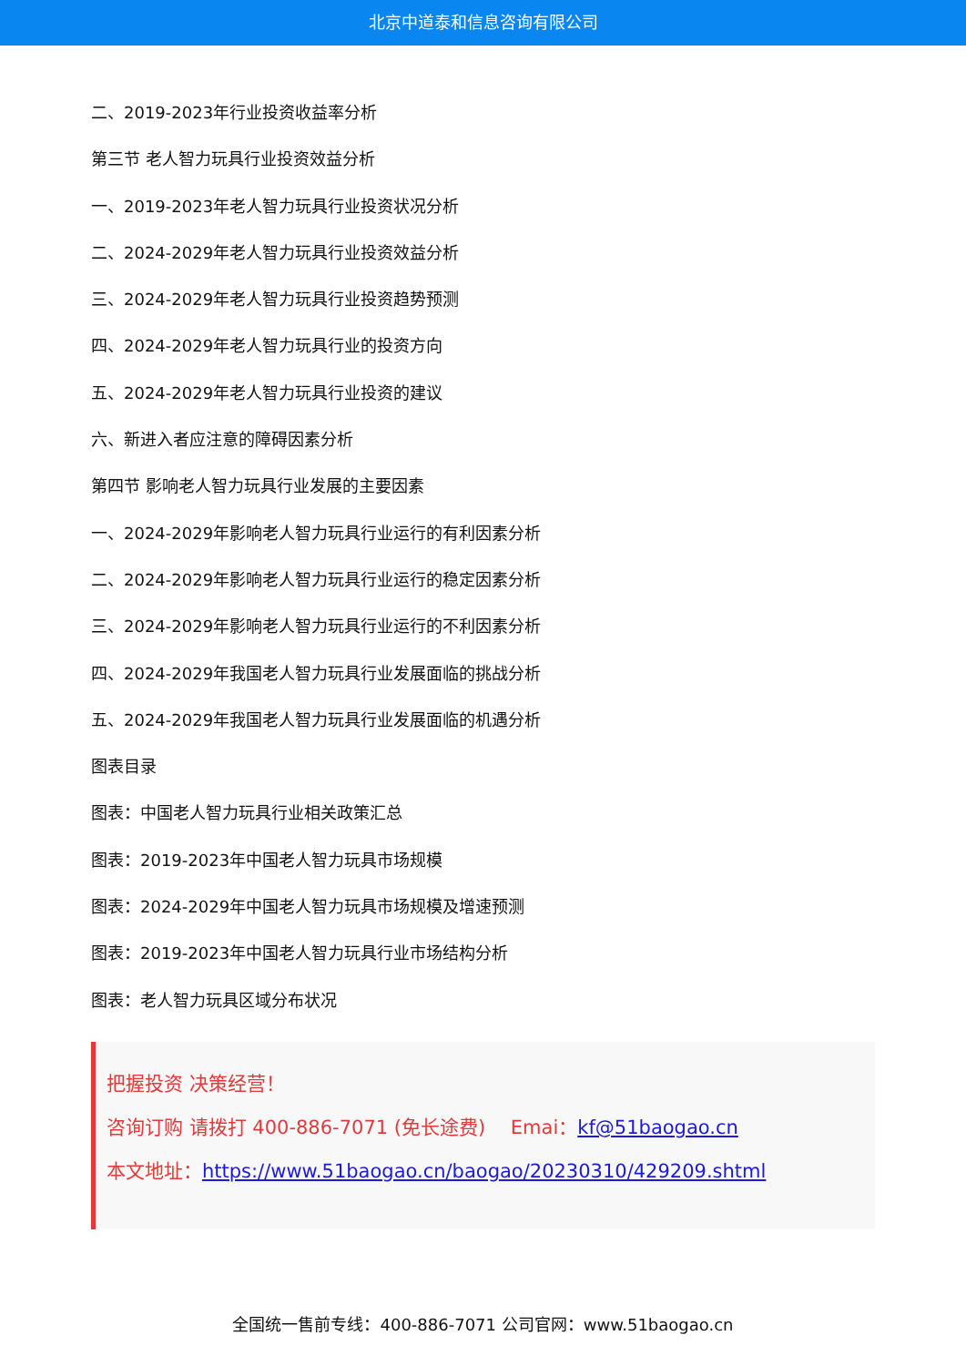北京中道泰和信息咨询有限公司
二、2019-2023年行业投资收益率分析
第三节 老人智力玩具行业投资效益分析
一、2019-2023年老人智力玩具行业投资状况分析
二、2024-2029年老人智力玩具行业投资效益分析
三、2024-2029年老人智力玩具行业投资趋势预测
四、2024-2029年老人智力玩具行业的投资方向
五、2024-2029年老人智力玩具行业投资的建议
六、新进入者应注意的障碍因素分析
第四节 影响老人智力玩具行业发展的主要因素
一、2024-2029年影响老人智力玩具行业运行的有利因素分析
二、2024-2029年影响老人智力玩具行业运行的稳定因素分析
三、2024-2029年影响老人智力玩具行业运行的不利因素分析
四、2024-2029年我国老人智力玩具行业发展面临的挑战分析
五、2024-2029年我国老人智力玩具行业发展面临的机遇分析
图表目录
图表：中国老人智力玩具行业相关政策汇总
图表：2019-2023年中国老人智力玩具市场规模
图表：2024-2029年中国老人智力玩具市场规模及增速预测
图表：2019-2023年中国老人智力玩具行业市场结构分析
图表：老人智力玩具区域分布状况
把握投资 决策经营！
咨询订购 请拨打 400-886-7071 (免长途费)　 Emai：kf@51baogao.cn
本文地址：https://www.51baogao.cn/baogao/20230310/429209.shtml
全国统一售前专线：400-886-7071 公司官网：www.51baogao.cn